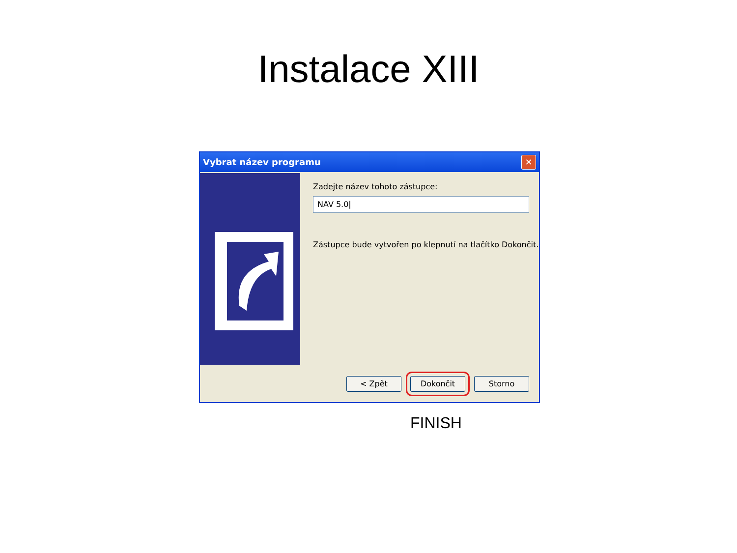Instalace XIII
Vybrat název programu ✕
Zadejte název tohoto zástupce:
NAV 5.0|
Zástupce bude vytvořen po klepnutí na tlačítko Dokončit.
< Zpět Dokončit Storno
FINISH